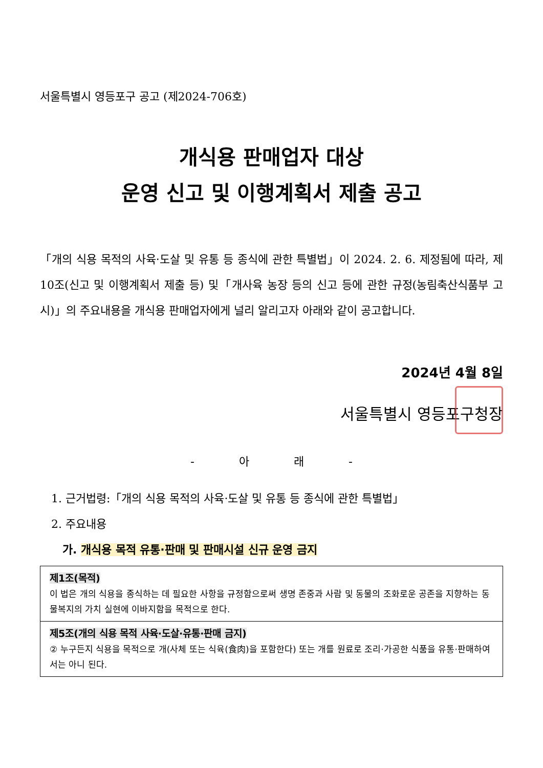서울특별시 영등포구 공고 (제2024-706호)
개식용 판매업자 대상
운영 신고 및 이행계획서 제출 공고
「개의 식용 목적의 사육·도살 및 유통 등 종식에 관한 특별법」이 2024. 2. 6. 제정됨에 따라, 제10조(신고 및 이행계획서 제출 등) 및「개사육 농장 등의 신고 등에 관한 규정(농림축산식품부 고시)」의 주요내용을 개식용 판매업자에게 널리 알리고자 아래와 같이 공고합니다.
2024년 4월 8일
서울특별시 영등포구청장
- 아 래 -
1. 근거법령:「개의 식용 목적의 사육·도살 및 유통 등 종식에 관한 특별법」
2. 주요내용
가. 개식용 목적 유통·판매 및 판매시설 신규 운영 금지
| 제1조(목적) 이 법은 개의 식용을 종식하는 데 필요한 사항을 규정함으로써 생명 존중과 사람 및 동물의 조화로운 공존을 지향하는 동물복지의 가치 실현에 이바지함을 목적으로 한다. |
| 제5조(개의 식용 목적 사육·도살·유통·판매 금지) ② 누구든지 식용을 목적으로 개(사체 또는 식육(食肉)을 포함한다) 또는 개를 원료로 조리·가공한 식품을 유통·판매하여서는 아니 된다. |